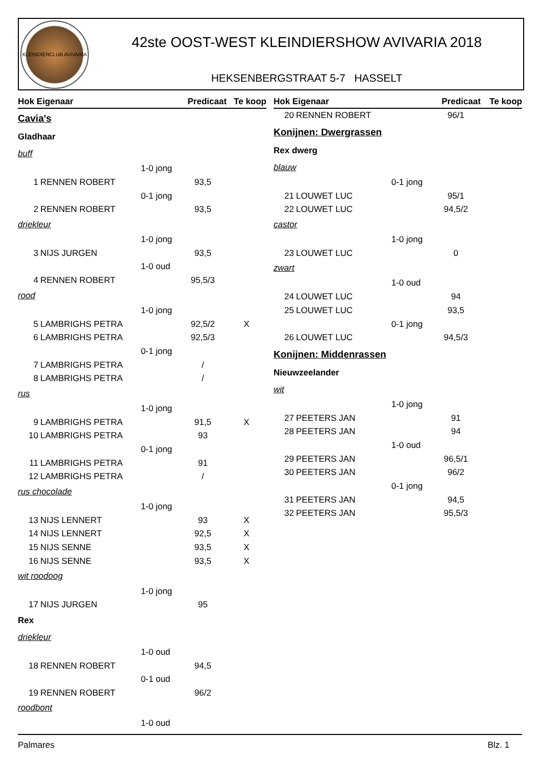KLEINDIERCLUB AVIVARIA
42ste OOST-WEST KLEINDIERSHOW AVIVARIA 2018
HEKSENBERGSTRAAT 5-7 HASSELT
| Hok Eigenaar | | | Predicaat | Te koop |
| --- | --- | --- | --- | --- |
| Cavia's | | | | |
| Gladhaar | | | | |
| buff | | | | |
| | | 1-0 jong | | |
| 1 | RENNEN ROBERT | | 93,5 | |
| | | 0-1 jong | | |
| 2 | RENNEN ROBERT | | 93,5 | |
| driekleur | | | | |
| | | 1-0 jong | | |
| 3 | NIJS JURGEN | | 93,5 | |
| | | 1-0 oud | | |
| 4 | RENNEN ROBERT | | 95,5/3 | |
| rood | | | | |
| | | 1-0 jong | | |
| 5 | LAMBRIGHS PETRA | | 92,5/2 | X |
| 6 | LAMBRIGHS PETRA | | 92,5/3 | |
| | | 0-1 jong | | |
| 7 | LAMBRIGHS PETRA | | / | |
| 8 | LAMBRIGHS PETRA | | / | |
| rus | | | | |
| | | 1-0 jong | | |
| 9 | LAMBRIGHS PETRA | | 91,5 | X |
| 10 | LAMBRIGHS PETRA | | 93 | |
| | | 0-1 jong | | |
| 11 | LAMBRIGHS PETRA | | 91 | |
| 12 | LAMBRIGHS PETRA | | / | |
| rus chocolade | | | | |
| | | 1-0 jong | | |
| 13 | NIJS LENNERT | | 93 | X |
| 14 | NIJS LENNERT | | 92,5 | X |
| 15 | NIJS SENNE | | 93,5 | X |
| 16 | NIJS SENNE | | 93,5 | X |
| wit roodoog | | | | |
| | | 1-0 jong | | |
| 17 | NIJS JURGEN | | 95 | |
| Rex | | | | |
| driekleur | | | | |
| | | 1-0 oud | | |
| 18 | RENNEN ROBERT | | 94,5 | |
| | | 0-1 oud | | |
| 19 | RENNEN ROBERT | | 96/2 | |
| roodbont | | | | |
| | | 1-0 oud | | |
| Hok Eigenaar | | | Predicaat | Te koop |
| --- | --- | --- | --- | --- |
| 20 | RENNEN ROBERT | | 96/1 | |
| Konijnen: Dwergrassen | | | | |
| Rex dwerg | | | | |
| blauw | | | | |
| | | 0-1 jong | | |
| 21 | LOUWET LUC | | 95/1 | |
| 22 | LOUWET LUC | | 94,5/2 | |
| castor | | | | |
| | | 1-0 jong | | |
| 23 | LOUWET LUC | | 0 | |
| zwart | | | | |
| | | 1-0 oud | | |
| 24 | LOUWET LUC | | 94 | |
| 25 | LOUWET LUC | | 93,5 | |
| | | 0-1 jong | | |
| 26 | LOUWET LUC | | 94,5/3 | |
| Konijnen: Middenrassen | | | | |
| Nieuwzeelander | | | | |
| wit | | | | |
| | | 1-0 jong | | |
| 27 | PEETERS JAN | | 91 | |
| 28 | PEETERS JAN | | 94 | |
| | | 1-0 oud | | |
| 29 | PEETERS JAN | | 96,5/1 | |
| 30 | PEETERS JAN | | 96/2 | |
| | | 0-1 jong | | |
| 31 | PEETERS JAN | | 94,5 | |
| 32 | PEETERS JAN | | 95,5/3 | |
Palmares Blz. 1